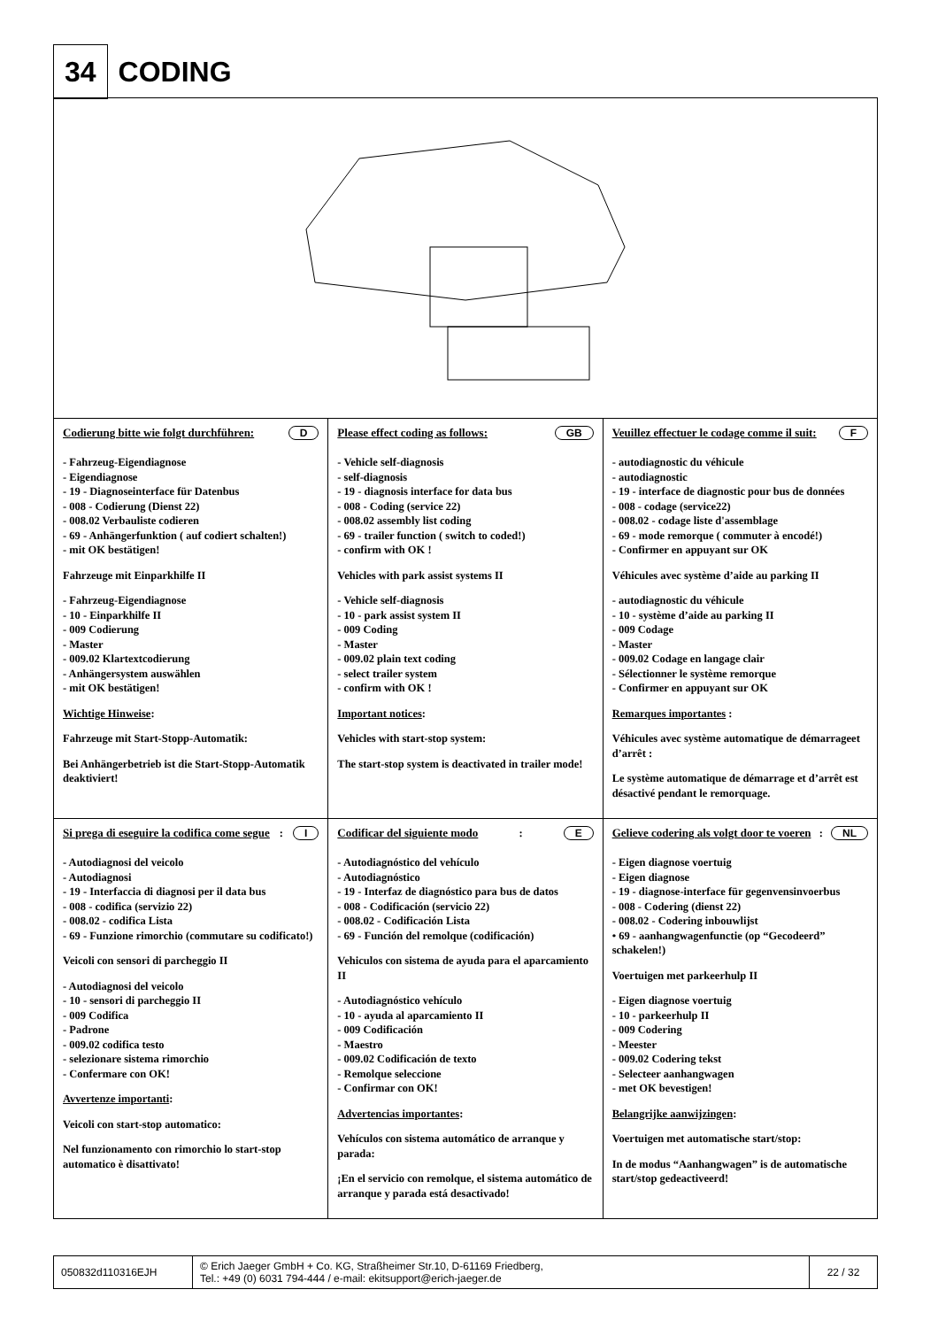34 CODING
| Codierung bitte wie folgt durchführen: D - Fahrzeug-Eigendiagnose - Eigendiagnose - 19 - Diagnoseinterface für Datenbus - 008 - Codierung (Dienst 22) - 008.02 Verbauliste codieren - 69 - Anhängerfunktion ( auf codiert schalten!) - mit OK bestätigen! Fahrzeuge mit Einparkhilfe II - Fahrzeug-Eigendiagnose - 10 - Einparkhilfe II - 009 Codierung - Master - 009.02 Klartextcodierung - Anhängersystem auswählen - mit OK bestätigen! Wichtige Hinweise : Fahrzeuge mit Start-Stopp-Automatik: Bei Anhängerbetrieb ist die Start-Stopp-Automatik deaktiviert! | Please effect coding as follows: GB - Vehicle self-diagnosis - self-diagnosis - 19 - diagnosis interface for data bus - 008 - Coding (service 22) - 008.02 assembly list coding - 69 - trailer function ( switch to coded!) - confirm with OK ! Vehicles with park assist systems II - Vehicle self-diagnosis - 10 - park assist system II - 009 Coding - Master - 009.02 plain text coding - select trailer system - confirm with OK ! Important notices : Vehicles with start-stop system: The start-stop system is deactivated in trailer mode! | Veuillez effectuer le codage comme il suit: F - autodiagnostic du véhicule - autodiagnostic - 19 - interface de diagnostic pour bus de données - 008 - codage (service22) - 008.02 - codage liste d'assemblage - 69 - mode remorque ( commuter à encodé!) - Confirmer en appuyant sur OK Véhicules avec système d’aide au parking II - autodiagnostic du véhicule - 10 - système d’aide au parking II - 009 Codage - Master - 009.02 Codage en langage clair - Sélectionner le système remorque - Confirmer en appuyant sur OK Remarques importantes : Véhicules avec système automatique de démarrageet d’arrêt : Le système automatique de démarrage et d’arrêt est désactivé pendant le remorquage. |
| Si prega di eseguire la codifica come segue : I - Autodiagnosi del veicolo - Autodiagnosi - 19 - Interfaccia di diagnosi per il data bus - 008 - codifica (servizio 22) - 008.02 - codifica Lista - 69 - Funzione rimorchio (commutare su codificato!) Veicoli con sensori di parcheggio II - Autodiagnosi del veicolo - 10 - sensori di parcheggio II - 009 Codifica - Padrone - 009.02 codifica testo - selezionare sistema rimorchio - Confermare con OK! Avvertenze importanti : Veicoli con start-stop automatico: Nel funzionamento con rimorchio lo start-stop automatico è disattivato! | Codificar del siguiente modo : E - Autodiagnóstico del vehículo - Autodiagnóstico - 19 - Interfaz de diagnóstico para bus de datos - 008 - Codificación (servicio 22) - 008.02 - Codificación Lista - 69 - Función del remolque (codificación) Vehiculos con sistema de ayuda para el aparcamiento II - Autodiagnóstico vehículo - 10 - ayuda al aparcamiento II - 009 Codificación - Maestro - 009.02 Codificación de texto - Remolque seleccione - Confirmar con OK! Advertencias importantes : Vehículos con sistema automático de arranque y parada: ¡En el servicio con remolque, el sistema automático de arranque y parada está desactivado! | Gelieve codering als volgt door te voeren : NL - Eigen diagnose voertuig - Eigen diagnose - 19 - diagnose-interface für gegenvensinvoerbus - 008 - Codering (dienst 22) - 008.02 - Codering inbouwlijst • 69 - aanhangwagenfunctie (op “Gecodeerd” schakelen!) Voertuigen met parkeerhulp II - Eigen diagnose voertuig - 10 - parkeerhulp II - 009 Codering - Meester - 009.02 Codering tekst - Selecteer aanhangwagen - met OK bevestigen! Belangrijke aanwijzingen : Voertuigen met automatische start/stop: In de modus “Aanhangwagen” is de automatische start/stop gedeactiveerd! |
| 050832d110316EJH | © Erich Jaeger GmbH + Co. KG, Straßheimer Str.10, D-61169 Friedberg, Tel.: +49 (0) 6031 794-444 / e-mail: ekitsupport@erich-jaeger.de | 22 / 32 |